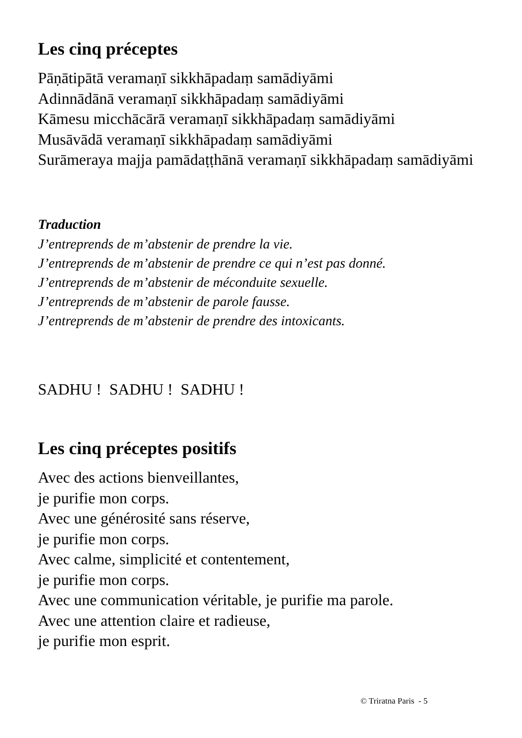Les cinq préceptes
Pāṇātipātā veramaṇī sikkhāpadaṃ samādiyāmi
Adinnādānā veramaṇī sikkhāpadaṃ samādiyāmi
Kāmesu micchācārā veramaṇī sikkhāpadaṃ samādiyāmi
Musāvādā veramaṇī sikkhāpadaṃ samādiyāmi
Surāmeraya majja pamādaṭṭhānā veramaṇī sikkhāpadaṃ samādiyāmi
Traduction
J’entreprends de m’abstenir de prendre la vie.
J’entreprends de m’abstenir de prendre ce qui n’est pas donné.
J’entreprends de m’abstenir de méconduite sexuelle.
J’entreprends de m’abstenir de parole fausse.
J’entreprends de m’abstenir de prendre des intoxicants.
SADHU ! SADHU ! SADHU !
Les cinq préceptes positifs
Avec des actions bienveillantes,
je purifie mon corps.
Avec une générosité sans réserve,
je purifie mon corps.
Avec calme, simplicité et contentement,
je purifie mon corps.
Avec une communication véritable, je purifie ma parole.
Avec une attention claire et radieuse,
je purifie mon esprit.
© Triratna Paris - 5